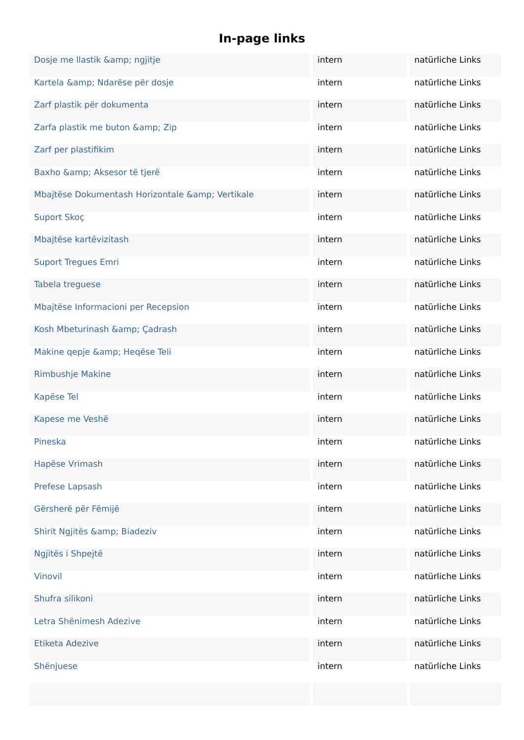In-page links
| Dosje me llastik &amp; ngjitje | intern | natürliche Links |
| Kartela &amp; Ndarëse për dosje | intern | natürliche Links |
| Zarf plastik për dokumenta | intern | natürliche Links |
| Zarfa plastik me buton &amp; Zip | intern | natürliche Links |
| Zarf per plastifikim | intern | natürliche Links |
| Baxho &amp; Aksesor të tjerë | intern | natürliche Links |
| Mbajtëse Dokumentash Horizontale &amp; Vertikale | intern | natürliche Links |
| Suport Skoç | intern | natürliche Links |
| Mbajtëse kartëvizitash | intern | natürliche Links |
| Suport Tregues Emri | intern | natürliche Links |
| Tabela treguese | intern | natürliche Links |
| Mbajtëse Informacioni per Recepsion | intern | natürliche Links |
| Kosh Mbeturinash &amp; Çadrash | intern | natürliche Links |
| Makine qepje &amp; Heqëse Teli | intern | natürliche Links |
| Rimbushje Makine | intern | natürliche Links |
| Kapëse Tel | intern | natürliche Links |
| Kapese me Veshë | intern | natürliche Links |
| Pineska | intern | natürliche Links |
| Hapëse Vrimash | intern | natürliche Links |
| Prefese Lapsash | intern | natürliche Links |
| Gërsherë për Fëmijë | intern | natürliche Links |
| Shirit Ngjitës &amp; Biadeziv | intern | natürliche Links |
| Ngjitës i Shpejtë | intern | natürliche Links |
| Vinovil | intern | natürliche Links |
| Shufra silikoni | intern | natürliche Links |
| Letra Shënimesh Adezive | intern | natürliche Links |
| Etiketa Adezive | intern | natürliche Links |
| Shënjuese | intern | natürliche Links |